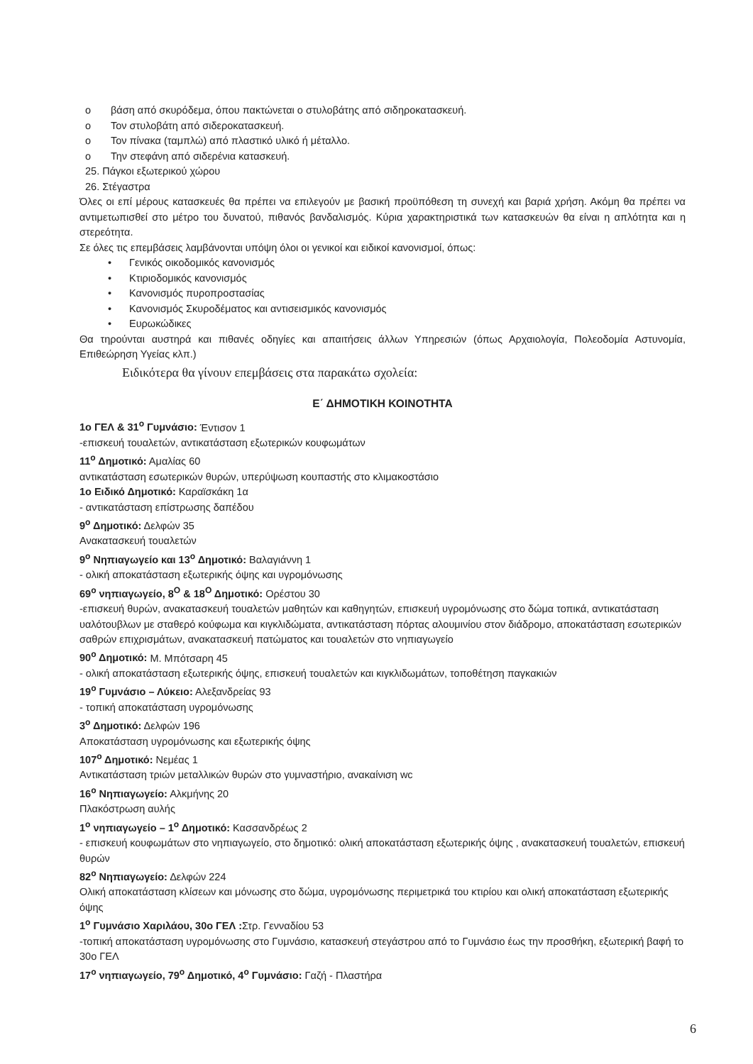o βάση από σκυρόδεμα, όπου πακτώνεται ο στυλοβάτης από σιδηροκατασκευή.
o Τον στυλοβάτη από σιδεροκατασκευή.
o Τον πίνακα (ταμπλώ) από πλαστικό υλικό ή μέταλλο.
o Την στεφάνη από σιδερένια κατασκευή.
25. Πάγκοι εξωτερικού χώρου
26. Στέγαστρα
Όλες οι επί μέρους κατασκευές θα πρέπει να επιλεγούν με βασική προϋπόθεση τη συνεχή και βαριά χρήση. Ακόμη θα πρέπει να αντιμετωπισθεί στο μέτρο του δυνατού, πιθανός βανδαλισμός. Κύρια χαρακτηριστικά των κατασκευών θα είναι η απλότητα και η στερεότητα.
Σε όλες τις επεμβάσεις λαμβάνονται υπόψη όλοι οι γενικοί και ειδικοί κανονισμοί, όπως:
• Γενικός οικοδομικός κανονισμός
• Κτιριοδομικός κανονισμός
• Κανονισμός πυροπροστασίας
• Κανονισμός Σκυροδέματος και αντισεισμικός κανονισμός
• Ευρωκώδικες
Θα τηρούνται αυστηρά και πιθανές οδηγίες και απαιτήσεις άλλων Υπηρεσιών (όπως Αρχαιολογία, Πολεοδομία Αστυνομία, Επιθεώρηση Υγείας κλπ.)
Ειδικότερα θα γίνουν επεμβάσεις στα παρακάτω σχολεία:
Ε΄ ΔΗΜΟΤΙΚΗ ΚΟΙΝΟΤΗΤΑ
1ο ΓΕΛ & 31<sup>ο</sup> Γυμνάσιο: Έντισον 1
-επισκευή τουαλετών, αντικατάσταση εξωτερικών κουφωμάτων
11<sup>ο</sup> Δημοτικό: Αμαλίας 60
αντικατάσταση εσωτερικών θυρών, υπερύψωση κουπαστής στο κλιμακοστάσιο
1ο Ειδικό Δημοτικό: Καραϊσκάκη 1α
- αντικατάσταση επίστρωσης δαπέδου
9<sup>ο</sup> Δημοτικό: Δελφών 35
Ανακατασκευή τουαλετών
9<sup>ο</sup> Νηπιαγωγείο και 13<sup>ο</sup> Δημοτικό: Βαλαγιάννη 1
- ολική αποκατάσταση εξωτερικής όψης και υγρομόνωσης
69<sup>ο</sup> νηπιαγωγείο, 8<sup>Ο</sup> & 18<sup>Ο</sup> Δημοτικό: Ορέστου 30
-επισκευή θυρών, ανακατασκευή τουαλετών μαθητών και καθηγητών, επισκευή υγρομόνωσης στο δώμα τοπικά, αντικατάσταση υαλότουβλων με σταθερό κούφωμα και κιγκλιδώματα, αντικατάσταση πόρτας αλουμινίου στον διάδρομο, αποκατάσταση εσωτερικών σαθρών επιχρισμάτων, ανακατασκευή πατώματος και τουαλετών στο νηπιαγωγείο
90<sup>ο</sup> Δημοτικό: Μ. Μπότσαρη 45
- ολική αποκατάσταση εξωτερικής όψης, επισκευή τουαλετών και κιγκλιδωμάτων, τοποθέτηση παγκακιών
19<sup>ο</sup> Γυμνάσιο – Λύκειο: Αλεξανδρείας 93
- τοπική αποκατάσταση υγρομόνωσης
3<sup>ο</sup> Δημοτικό: Δελφών 196
Αποκατάσταση υγρομόνωσης και εξωτερικής όψης
107<sup>ο</sup> Δημοτικό: Νεμέας 1
Αντικατάσταση τριών μεταλλικών θυρών στο γυμναστήριο, ανακαίνιση wc
16<sup>ο</sup> Νηπιαγωγείο: Αλκμήνης 20
Πλακόστρωση αυλής
1<sup>ο</sup> νηπιαγωγείο – 1<sup>ο</sup> Δημοτικό: Κασσανδρέως 2
- επισκευή κουφωμάτων στο νηπιαγωγείο, στο δημοτικό: ολική αποκατάσταση εξωτερικής όψης , ανακατασκευή τουαλετών, επισκευή θυρών
82<sup>ο</sup> Νηπιαγωγείο: Δελφών 224
Ολική αποκατάσταση κλίσεων και μόνωσης στο δώμα, υγρομόνωσης περιμετρικά του κτιρίου και ολική αποκατάσταση εξωτερικής όψης
1<sup>ο</sup> Γυμνάσιο Χαριλάου, 30ο ΓΕΛ : Στρ. Γενναδίου 53
-τοπική αποκατάσταση υγρομόνωσης στο Γυμνάσιο, κατασκευή στεγάστρου από το Γυμνάσιο έως την προσθήκη, εξωτερική βαφή το 30ο ΓΕΛ
17<sup>ο</sup> νηπιαγωγείο, 79<sup>ο</sup> Δημοτικό, 4<sup>ο</sup> Γυμνάσιο: Γαζή - Πλαστήρα
6